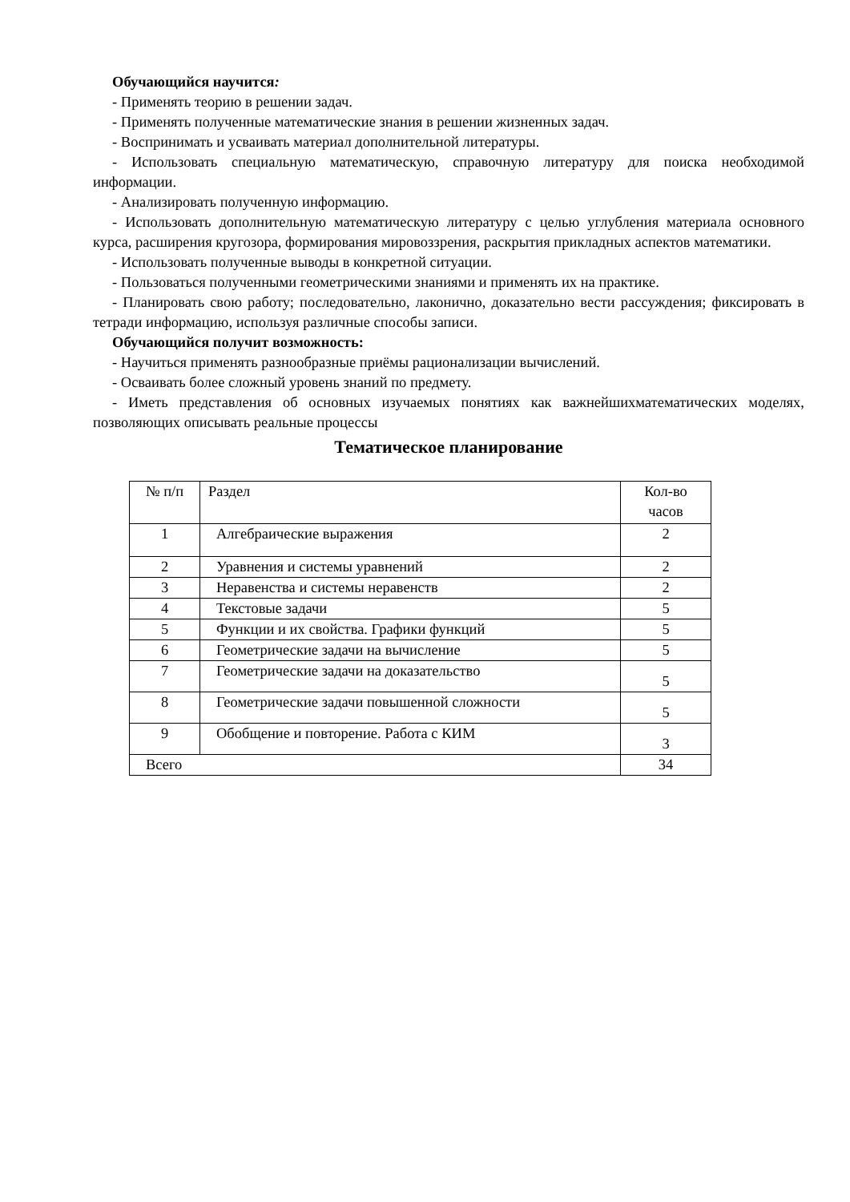Обучающийся научится:
- Применять теорию в решении задач.
- Применять полученные математические знания в решении жизненных задач.
- Воспринимать и усваивать материал дополнительной литературы.
- Использовать специальную математическую, справочную литературу для поиска необходимой информации.
- Анализировать полученную информацию.
- Использовать дополнительную математическую литературу с целью углубления материала основного курса, расширения кругозора, формирования мировоззрения, раскрытия прикладных аспектов математики.
- Использовать полученные выводы в конкретной ситуации.
- Пользоваться полученными геометрическими знаниями и применять их на практике.
- Планировать свою работу; последовательно, лаконично, доказательно вести рассуждения; фиксировать в тетради информацию, используя различные способы записи.
Обучающийся получит возможность:
- Научиться применять разнообразные приёмы рационализации вычислений.
- Осваивать более сложный уровень знаний по предмету.
- Иметь представления об основных изучаемых понятиях как важнейшихматематических моделях, позволяющих описывать реальные процессы
Тематическое планирование
| № п/п | Раздел | Кол-во часов |
| --- | --- | --- |
| 1 | Алгебраические выражения | 2 |
| 2 | Уравнения и системы уравнений | 2 |
| 3 | Неравенства и системы неравенств | 2 |
| 4 | Текстовые задачи | 5 |
| 5 | Функции и их свойства. Графики функций | 5 |
| 6 | Геометрические задачи на вычисление | 5 |
| 7 | Геометрические задачи на доказательство | 5 |
| 8 | Геометрические задачи повышенной сложности | 5 |
| 9 | Обобщение и повторение. Работа с КИМ | 3 |
| Всего | | 34 |